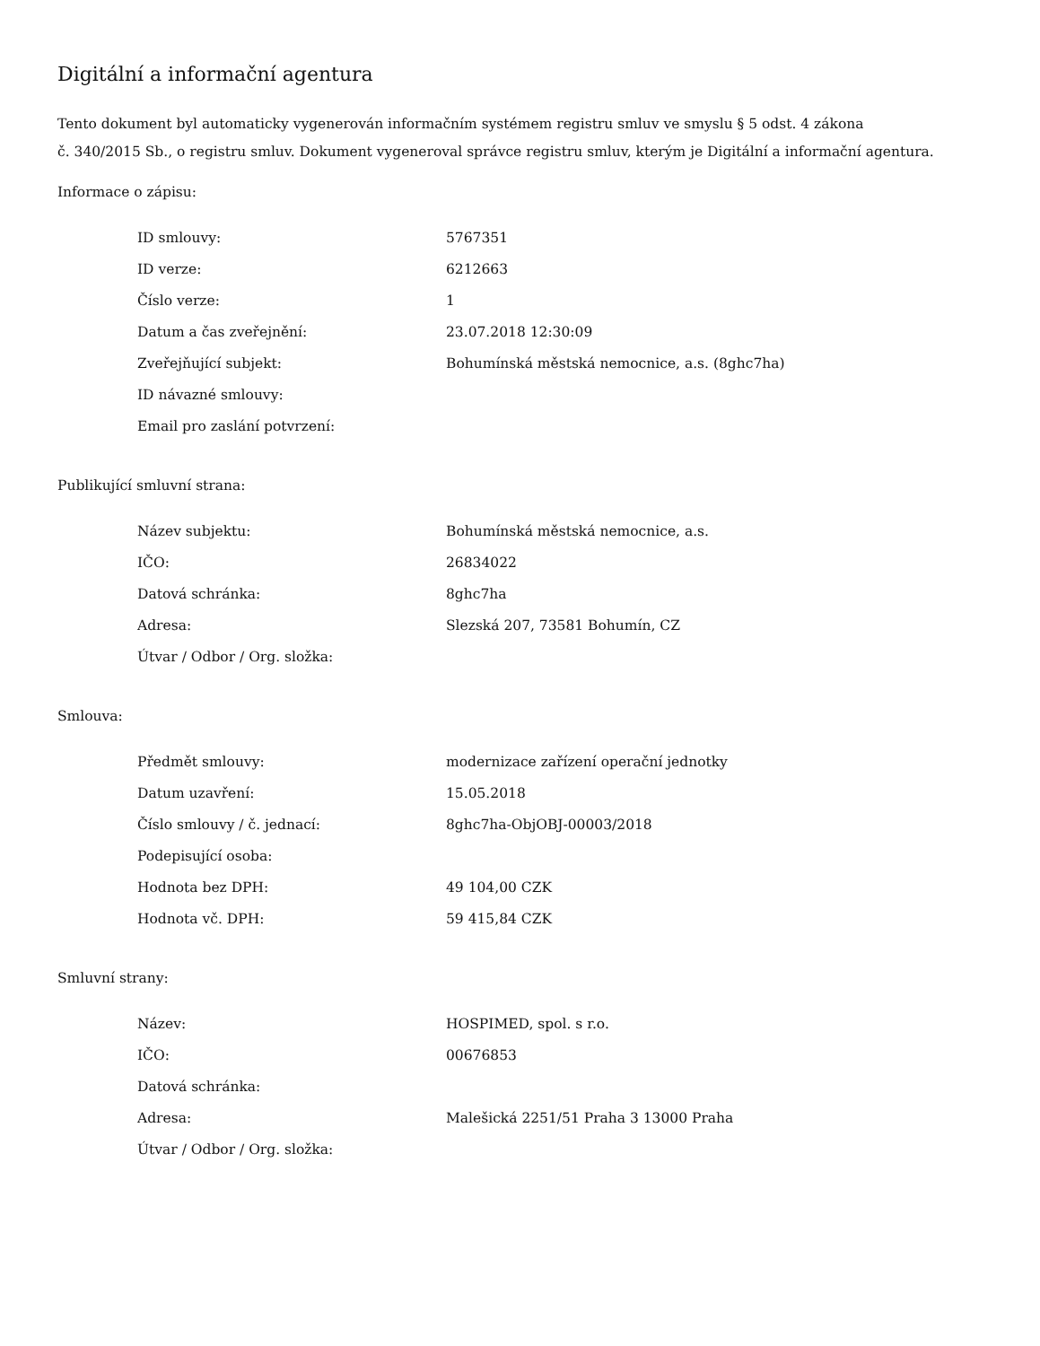Digitální a informační agentura
Tento dokument byl automaticky vygenerován informačním systémem registru smluv ve smyslu § 5 odst. 4 zákona
č. 340/2015 Sb., o registru smluv. Dokument vygeneroval správce registru smluv, kterým je Digitální a informační agentura.
Informace o zápisu:
| ID smlouvy: | 5767351 |
| ID verze: | 6212663 |
| Číslo verze: | 1 |
| Datum a čas zveřejnění: | 23.07.2018 12:30:09 |
| Zveřejňující subjekt: | Bohumínská městská nemocnice, a.s. (8ghc7ha) |
| ID návazné smlouvy: | |
| Email pro zaslání potvrzení: | |
Publikující smluvní strana:
| Název subjektu: | Bohumínská městská nemocnice, a.s. |
| IČO: | 26834022 |
| Datová schránka: | 8ghc7ha |
| Adresa: | Slezská 207, 73581 Bohumín, CZ |
| Útvar / Odbor / Org. složka: | |
Smlouva:
| Předmět smlouvy: | modernizace zařízení operační jednotky |
| Datum uzavření: | 15.05.2018 |
| Číslo smlouvy / č. jednací: | 8ghc7ha-ObjOBJ-00003/2018 |
| Podepisující osoba: | |
| Hodnota bez DPH: | 49 104,00 CZK |
| Hodnota vč. DPH: | 59 415,84 CZK |
Smluvní strany:
| Název: | HOSPIMED, spol. s r.o. |
| IČO: | 00676853 |
| Datová schránka: | |
| Adresa: | Malešická 2251/51 Praha 3 13000 Praha |
| Útvar / Odbor / Org. složka: | |